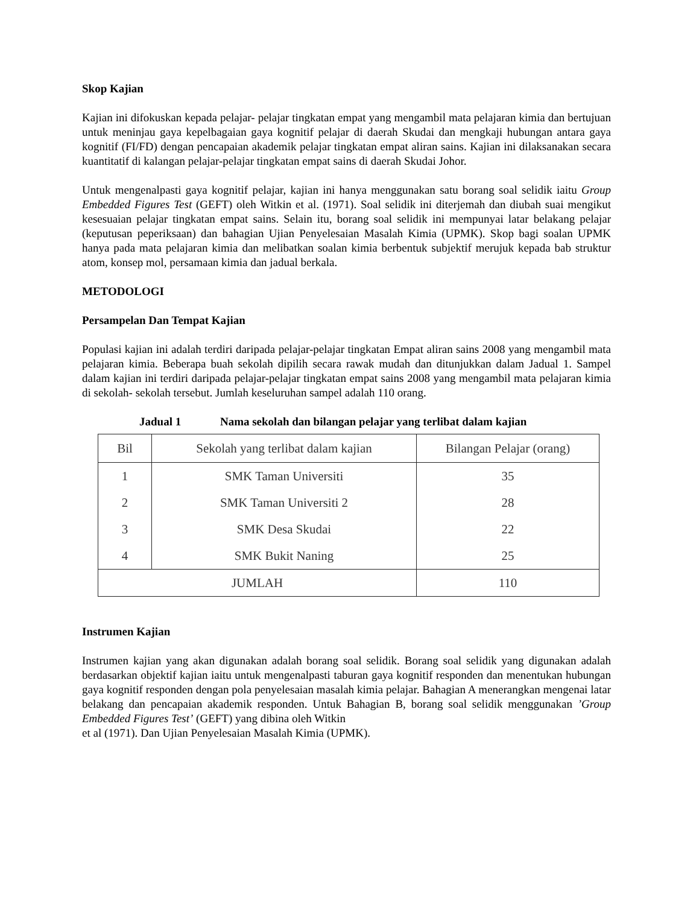Skop Kajian
Kajian ini difokuskan kepada pelajar- pelajar tingkatan empat yang mengambil mata pelajaran kimia dan bertujuan untuk meninjau gaya kepelbagaian gaya kognitif pelajar di daerah Skudai dan mengkaji hubungan antara gaya kognitif (FI/FD) dengan pencapaian akademik pelajar tingkatan empat aliran sains. Kajian ini dilaksanakan secara kuantitatif di kalangan pelajar-pelajar tingkatan empat sains di daerah Skudai Johor.
Untuk mengenalpasti gaya kognitif pelajar, kajian ini hanya menggunakan satu borang soal selidik iaitu Group Embedded Figures Test (GEFT) oleh Witkin et al. (1971). Soal selidik ini diterjemah dan diubah suai mengikut kesesuaian pelajar tingkatan empat sains. Selain itu, borang soal selidik ini mempunyai latar belakang pelajar (keputusan peperiksaan) dan bahagian Ujian Penyelesaian Masalah Kimia (UPMK). Skop bagi soalan UPMK hanya pada mata pelajaran kimia dan melibatkan soalan kimia berbentuk subjektif merujuk kepada bab struktur atom, konsep mol, persamaan kimia dan jadual berkala.
METODOLOGI
Persampelan Dan Tempat Kajian
Populasi kajian ini adalah terdiri daripada pelajar-pelajar tingkatan Empat aliran sains 2008 yang mengambil mata pelajaran kimia. Beberapa buah sekolah dipilih secara rawak mudah dan ditunjukkan dalam Jadual 1. Sampel dalam kajian ini terdiri daripada pelajar-pelajar tingkatan empat sains 2008 yang mengambil mata pelajaran kimia di sekolah- sekolah tersebut. Jumlah keseluruhan sampel adalah 110 orang.
Jadual 1 Nama sekolah dan bilangan pelajar yang terlibat dalam kajian
| Bil | Sekolah yang terlibat dalam kajian | Bilangan Pelajar (orang) |
| --- | --- | --- |
| 1 | SMK Taman Universiti | 35 |
| 2 | SMK Taman Universiti 2 | 28 |
| 3 | SMK Desa Skudai | 22 |
| 4 | SMK Bukit Naning | 25 |
| JUMLAH | | 110 |
Instrumen Kajian
Instrumen kajian yang akan digunakan adalah borang soal selidik. Borang soal selidik yang digunakan adalah berdasarkan objektif kajian iaitu untuk mengenalpasti taburan gaya kognitif responden dan menentukan hubungan gaya kognitif responden dengan pola penyelesaian masalah kimia pelajar. Bahagian A menerangkan mengenai latar belakang dan pencapaian akademik responden. Untuk Bahagian B, borang soal selidik menggunakan ’Group Embedded Figures Test’ (GEFT) yang dibina oleh Witkin
et al (1971). Dan Ujian Penyelesaian Masalah Kimia (UPMK).